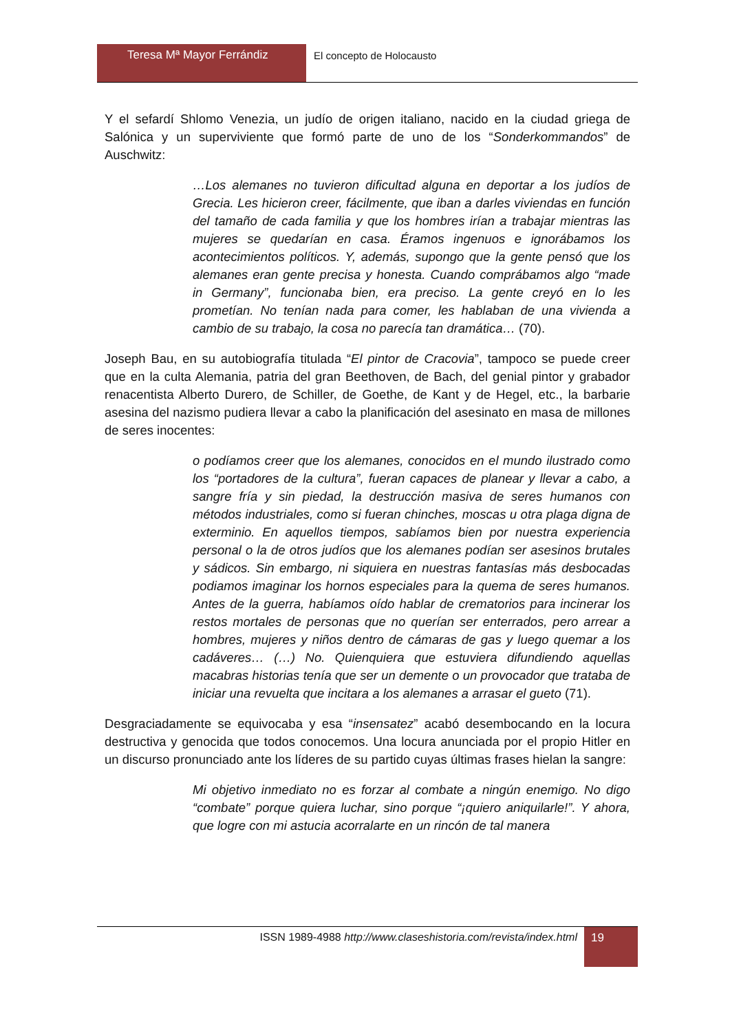Teresa Mª Mayor Ferrándiz El concepto de Holocausto
Y el sefardí Shlomo Venezia, un judío de origen italiano, nacido en la ciudad griega de Salónica y un superviviente que formó parte de uno de los “Sonderkommandos” de Auschwitz:
…Los alemanes no tuvieron dificultad alguna en deportar a los judíos de Grecia. Les hicieron creer, fácilmente, que iban a darles viviendas en función del tamaño de cada familia y que los hombres irían a trabajar mientras las mujeres se quedarían en casa. Éramos ingenuos e ignorábamos los acontecimientos políticos. Y, además, supongo que la gente pensó que los alemanes eran gente precisa y honesta. Cuando comprábamos algo “made in Germany”, funcionaba bien, era preciso. La gente creyó en lo les prometían. No tenían nada para comer, les hablaban de una vivienda a cambio de su trabajo, la cosa no parecía tan dramática… (70).
Joseph Bau, en su autobiografía titulada “El pintor de Cracovia”, tampoco se puede creer que en la culta Alemania, patria del gran Beethoven, de Bach, del genial pintor y grabador renacentista Alberto Durero, de Schiller, de Goethe, de Kant y de Hegel, etc., la barbarie asesina del nazismo pudiera llevar a cabo la planificación del asesinato en masa de millones de seres inocentes:
o podíamos creer que los alemanes, conocidos en el mundo ilustrado como los “portadores de la cultura”, fueran capaces de planear y llevar a cabo, a sangre fría y sin piedad, la destrucción masiva de seres humanos con métodos industriales, como si fueran chinches, moscas u otra plaga digna de exterminio. En aquellos tiempos, sabíamos bien por nuestra experiencia personal o la de otros judíos que los alemanes podían ser asesinos brutales y sádicos. Sin embargo, ni siquiera en nuestras fantasías más desbocadas podiamos imaginar los hornos especiales para la quema de seres humanos. Antes de la guerra, habíamos oído hablar de crematorios para incinerar los restos mortales de personas que no querían ser enterrados, pero arrear a hombres, mujeres y niños dentro de cámaras de gas y luego quemar a los cadáveres… (…) No. Quienquiera que estuviera difundiendo aquellas macabras historias tenía que ser un demente o un provocador que trataba de iniciar una revuelta que incitara a los alemanes a arrasar el gueto (71).
Desgraciadamente se equivocaba y esa “insensatez” acabó desembocando en la locura destructiva y genocida que todos conocemos. Una locura anunciada por el propio Hitler en un discurso pronunciado ante los líderes de su partido cuyas últimas frases hielan la sangre:
Mi objetivo inmediato no es forzar al combate a ningún enemigo. No digo “combate” porque quiera luchar, sino porque “¡quiero aniquilarle!”. Y ahora, que logre con mi astucia acorralarte en un rincón de tal manera
ISSN 1989-4988 http://www.claseshistoria.com/revista/index.html
19